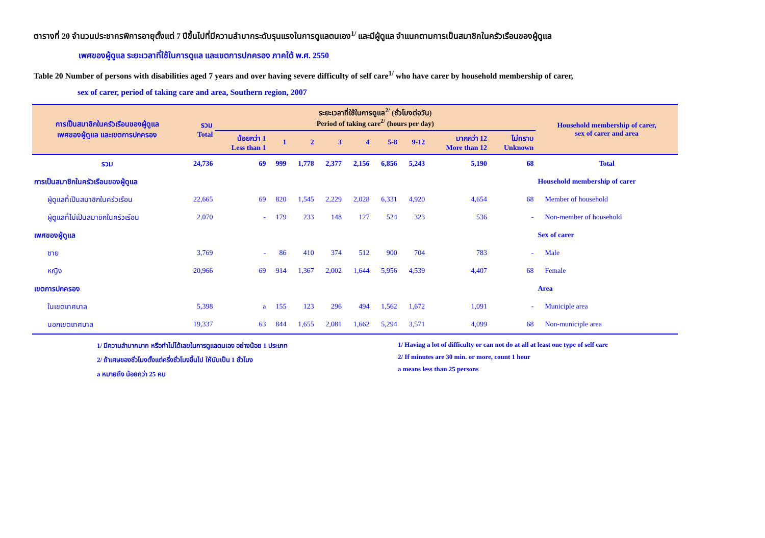ตารางที่ 20 จำนวนประชากรพิการอายุตั้งแต่ 7 ปีขึ้นไปที่มีความลำบากระดับรุนแรงในการดูแลตนเอง<sup>1/</sup> และมีผู้ดูแล จำแนกตามการเป็นสมาชิกในครัวเรือนของผู้ดูแล
เพศของผู้ดูแล ระยะเวลาที่ใช้ในการดูแล และเขตการปกครอง ภาคใต้ พ.ศ. 2550
Table 20 Number of persons with disabilities aged 7 years and over having severe difficulty of self care<sup>1/</sup> who have carer by household membership of carer,
sex of carer, period of taking care and area, Southern region, 2007
| การเป็นสมาชิกในครัวเรือนของผู้ดูแล เพศของผู้ดูแล และเขตการปกครอง | รวม Total | ระยะเวลาที่ใช้ในการดูแล<sup>2/</sup> (ชั่วโมงต่อวัน) Period of taking care<sup>2/</sup> (hours per day) | | | | | | | | | Household membership of carer, sex of carer and area | | | |
| --- | --- | --- | --- | --- | --- | --- | --- | --- | --- | --- | --- | --- | --- | --- |
| | | น้อยกว่า 1 Less than 1 | 1 | 2 | 3 | 4 | 5-8 | 9-12 | มากกว่า 12 More than 12 | ไม่ทราบ Unknown | | | | |
| | | รวม | 24,736 | 69 | 999 | 1,778 | 2,377 | 2,156 | 6,856 | 5,243 | | 5,190 | 68 | Total |
| การเป็นสมาชิกในครัวเรือนของผู้ดูแล | | | | | | | | | | | Household membership of carer | | | |
| ผู้ดูแลที่เป็นสมาชิกในครัวเรือน | 22,665 | 69 | 820 | 1,545 | 2,229 | 2,028 | 6,331 | 4,920 | 4,654 | 68 | Member of household | | | |
| ผู้ดูแลที่ไม่เป็นสมาชิกในครัวเรือน | 2,070 | - | 179 | 233 | 148 | 127 | 524 | 323 | 536 | - | Non-member of household | | | |
| เพศของผู้ดูแล | | | | | | | | | | | Sex of carer | | | |
| ชาย | 3,769 | - | 86 | 410 | 374 | 512 | 900 | 704 | 783 | - | Male | | | |
| หญิง | 20,966 | 69 | 914 | 1,367 | 2,002 | 1,644 | 5,956 | 4,539 | 4,407 | 68 | Female | | | |
| เขตการปกครอง | | | | | | | | | | | Area | | | |
| ในเขตเทศบาล | 5,398 | a | 155 | 123 | 296 | 494 | 1,562 | 1,672 | 1,091 | - | Municiple area | | | |
| นอกเขตเทศบาล | 19,337 | 63 | 844 | 1,655 | 2,081 | 1,662 | 5,294 | 3,571 | 4,099 | 68 | Non-municiple area | | | |
1/ มีความลำบากมาก หรือทำไม่ได้เลยในการดูแลตนเอง อย่างน้อย 1 ประเภท
2/ ถ้าเศษของชั่วโมงตั้งแต่ครึ่งชั่วโมงขึ้นไป ให้นับเป็น 1 ชั่วโมง
a หมายถึง น้อยกว่า 25 คน
1/ Having a lot of difficulty or can not do at all at least one type of self care
2/ If minutes are 30 min. or more, count 1 hour
a means less than 25 persons